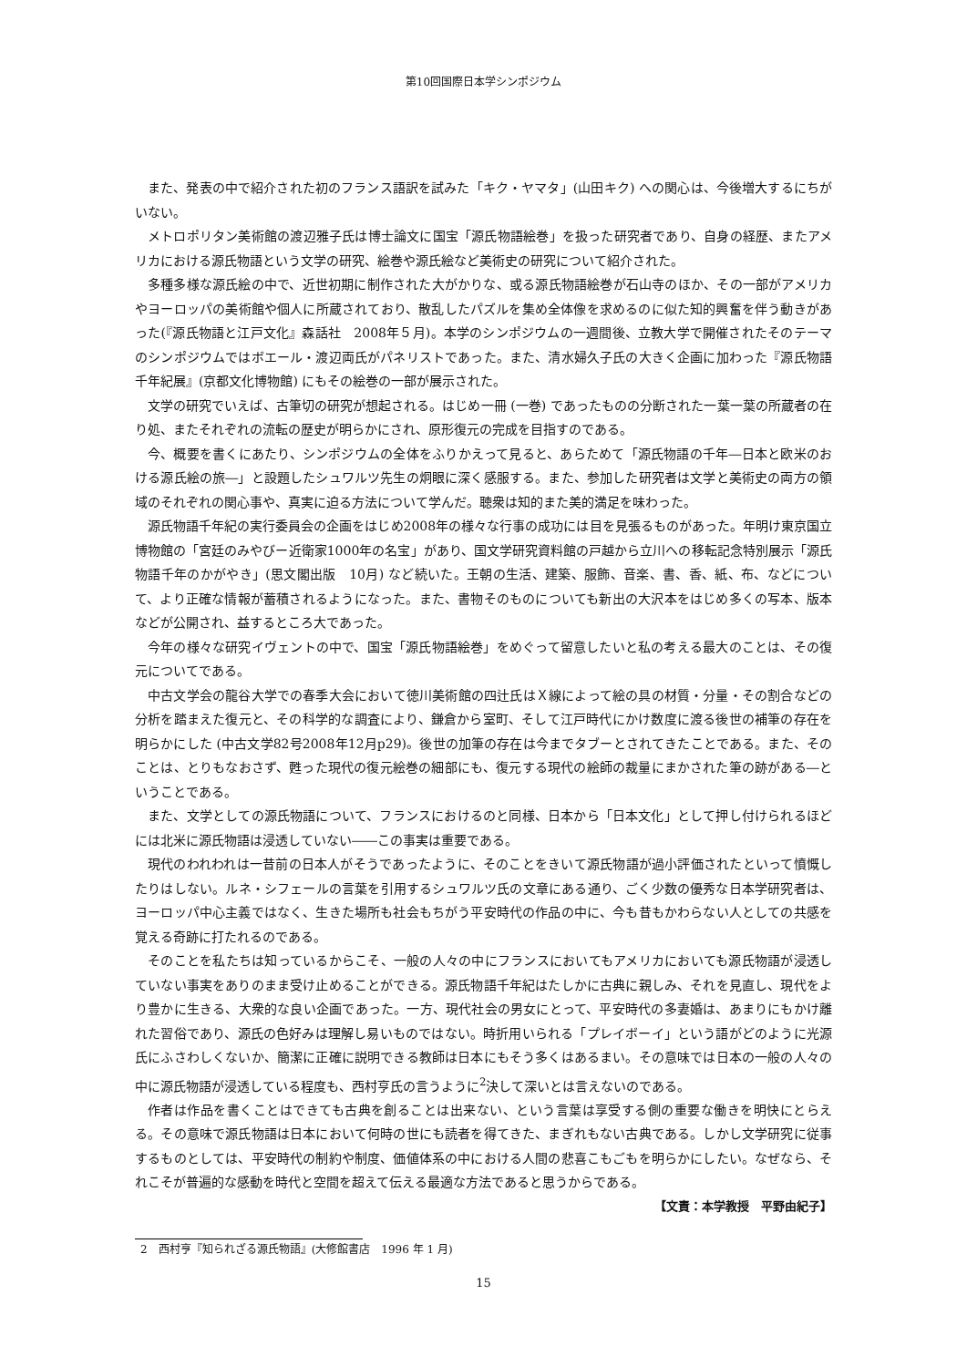第10回国際日本学シンポジウム
また、発表の中で紹介された初のフランス語訳を試みた「キク・ヤマタ」(山田キク) への関心は、今後増大するにちがいない。
メトロポリタン美術館の渡辺雅子氏は博士論文に国宝「源氏物語絵巻」を扱った研究者であり、自身の経歴、またアメリカにおける源氏物語という文学の研究、絵巻や源氏絵など美術史の研究について紹介された。
多種多様な源氏絵の中で、近世初期に制作された大がかりな、或る源氏物語絵巻が石山寺のほか、その一部がアメリカやヨーロッパの美術館や個人に所蔵されており、散乱したパズルを集め全体像を求めるのに似た知的興奮を伴う動きがあった(『源氏物語と江戸文化』森話社　2008年５月)。本学のシンポジウムの一週間後、立教大学で開催されたそのテーマのシンポジウムではボエール・渡辺両氏がパネリストであった。また、清水婦久子氏の大きく企画に加わった『源氏物語千年紀展』(京都文化博物館) にもその絵巻の一部が展示された。
文学の研究でいえば、古筆切の研究が想起される。はじめ一冊 (一巻) であったものの分断された一葉一葉の所蔵者の在り処、またそれぞれの流転の歴史が明らかにされ、原形復元の完成を目指すのである。
今、概要を書くにあたり、シンポジウムの全体をふりかえって見ると、あらためて「源氏物語の千年―日本と欧米のおける源氏絵の旅―」と設題したシュワルツ先生の炯眼に深く感服する。また、参加した研究者は文学と美術史の両方の領域のそれぞれの関心事や、真実に迫る方法について学んだ。聴衆は知的また美的満足を味わった。
源氏物語千年紀の実行委員会の企画をはじめ2008年の様々な行事の成功には目を見張るものがあった。年明け東京国立博物館の「宮廷のみやびー近衛家1000年の名宝」があり、国文学研究資料館の戸越から立川への移転記念特別展示「源氏物語千年のかがやき」(思文閣出版　10月) など続いた。王朝の生活、建築、服飾、音楽、書、香、紙、布、などについて、より正確な情報が蓄積されるようになった。また、書物そのものについても新出の大沢本をはじめ多くの写本、版本などが公開され、益するところ大であった。
今年の様々な研究イヴェントの中で、国宝「源氏物語絵巻」をめぐって留意したいと私の考える最大のことは、その復元についてである。
中古文学会の龍谷大学での春季大会において徳川美術館の四辻氏はＸ線によって絵の具の材質・分量・その割合などの分析を踏まえた復元と、その科学的な調査により、鎌倉から室町、そして江戸時代にかけ数度に渡る後世の補筆の存在を明らかにした (中古文学82号2008年12月p29)。後世の加筆の存在は今までタブーとされてきたことである。また、そのことは、とりもなおさず、甦った現代の復元絵巻の細部にも、復元する現代の絵師の裁量にまかされた筆の跡がある―ということである。
また、文学としての源氏物語について、フランスにおけるのと同様、日本から「日本文化」として押し付けられるほどには北米に源氏物語は浸透していない――この事実は重要である。
現代のわれわれは一昔前の日本人がそうであったように、そのことをきいて源氏物語が過小評価されたといって憤慨したりはしない。ルネ・シフェールの言葉を引用するシュワルツ氏の文章にある通り、ごく少数の優秀な日本学研究者は、ヨーロッパ中心主義ではなく、生きた場所も社会もちがう平安時代の作品の中に、今も昔もかわらない人としての共感を覚える奇跡に打たれるのである。
そのことを私たちは知っているからこそ、一般の人々の中にフランスにおいてもアメリカにおいても源氏物語が浸透していない事実をありのまま受け止めることができる。源氏物語千年紀はたしかに古典に親しみ、それを見直し、現代をより豊かに生きる、大衆的な良い企画であった。一方、現代社会の男女にとって、平安時代の多妻婚は、あまりにもかけ離れた習俗であり、源氏の色好みは理解し易いものではない。時折用いられる「プレイボーイ」という語がどのように光源氏にふさわしくないか、簡潔に正確に説明できる教師は日本にもそう多くはあるまい。その意味では日本の一般の人々の中に源氏物語が浸透している程度も、西村亨氏の言うように<sup>2</sup>決して深いとは言えないのである。
作者は作品を書くことはできても古典を創ることは出来ない、という言葉は享受する側の重要な働きを明快にとらえる。その意味で源氏物語は日本において何時の世にも読者を得てきた、まぎれもない古典である。しかし文学研究に従事するものとしては、平安時代の制約や制度、価値体系の中における人間の悲喜こもごもを明らかにしたい。なぜなら、それこそが普遍的な感動を時代と空間を超えて伝える最適な方法であると思うからである。
【文責：本学教授　平野由紀子】
2　西村亨『知られざる源氏物語』(大修館書店　1996 年 1 月)
15